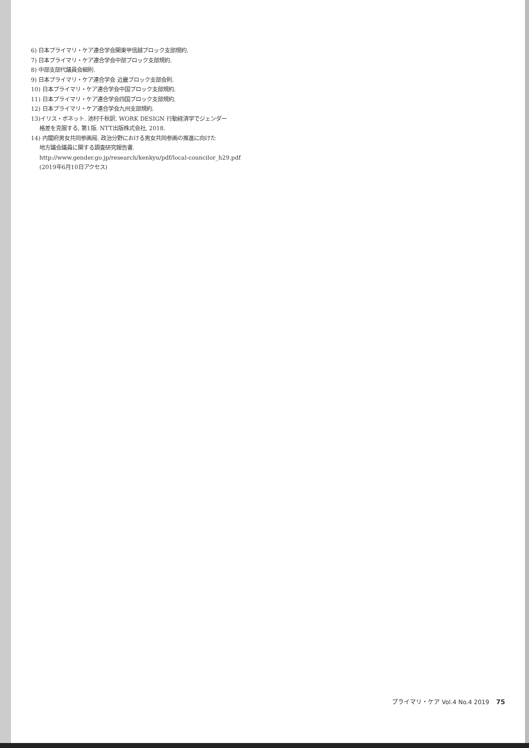6) 日本プライマリ・ケア連合学会関東甲信越ブロック支部規約.
7) 日本プライマリ・ケア連合学会中部ブロック支部規約.
8) 中部支部代議員会細則.
9) 日本プライマリ・ケア連合学会 近畿ブロック支部会則.
10) 日本プライマリ・ケア連合学会中国ブロック支部規約.
11) 日本プライマリ・ケア連合学会四国ブロック支部規約.
12) 日本プライマリ・ケア連合学会九州支部規約.
13)イリス・ボネット. 池村千秋訳. WORK DESIGN 行動経済学でジェンダー
格差を克服する, 第1版. NTT出版株式会社, 2018.
14) 内閣府男女共同参画局. 政治分野における男女共同参画の推進に向けた
地方議会議員に関する調査研究報告書.
http://www.gender.go.jp/research/kenkyu/pdf/local-councilor_h29.pdf
(2019年6月10日アクセス)
プライマリ・ケア Vol.4 No.4 2019 75